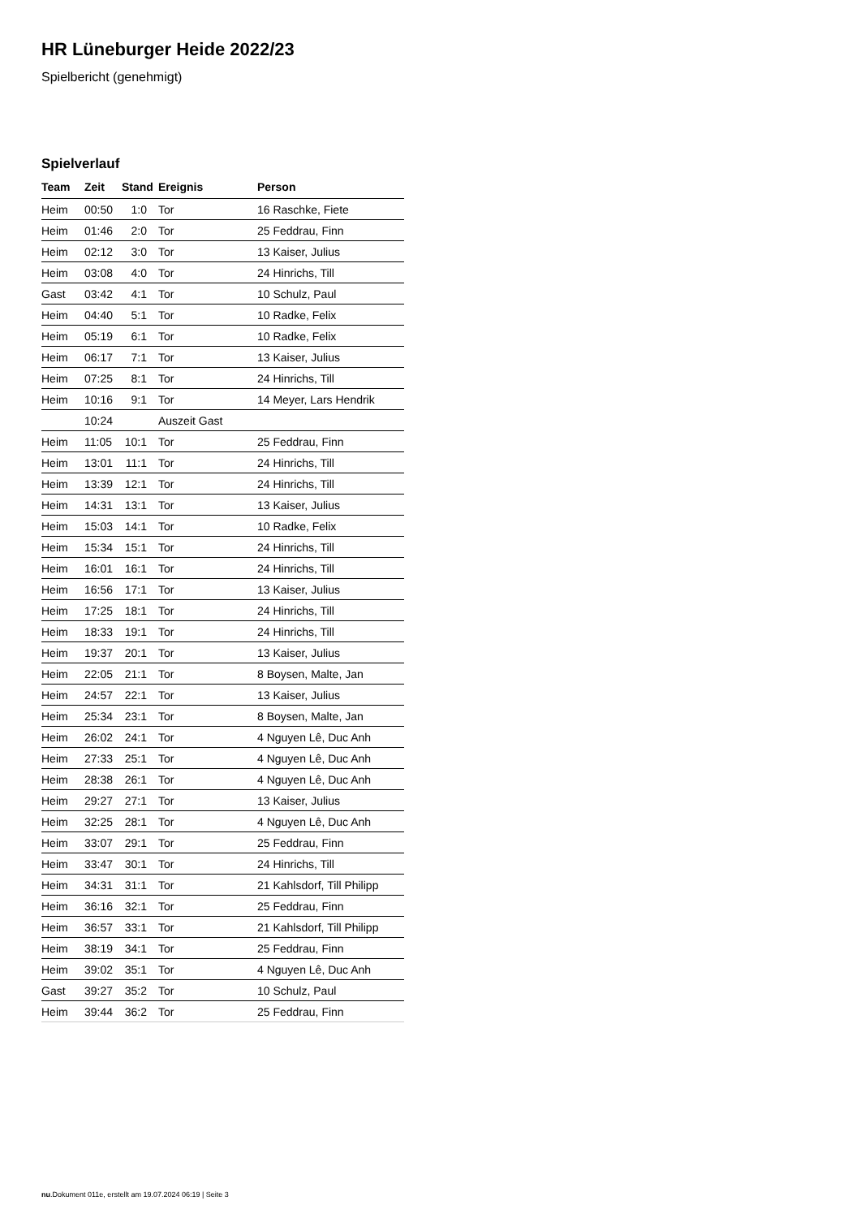HR Lüneburger Heide 2022/23
Spielbericht (genehmigt)
Spielverlauf
| Team | Zeit | Stand | Ereignis | Person |
| --- | --- | --- | --- | --- |
| Heim | 00:50 | 1:0 | Tor | 16 Raschke, Fiete |
| Heim | 01:46 | 2:0 | Tor | 25 Feddrau, Finn |
| Heim | 02:12 | 3:0 | Tor | 13 Kaiser, Julius |
| Heim | 03:08 | 4:0 | Tor | 24 Hinrichs, Till |
| Gast | 03:42 | 4:1 | Tor | 10 Schulz, Paul |
| Heim | 04:40 | 5:1 | Tor | 10 Radke, Felix |
| Heim | 05:19 | 6:1 | Tor | 10 Radke, Felix |
| Heim | 06:17 | 7:1 | Tor | 13 Kaiser, Julius |
| Heim | 07:25 | 8:1 | Tor | 24 Hinrichs, Till |
| Heim | 10:16 | 9:1 | Tor | 14 Meyer, Lars Hendrik |
| | 10:24 | | Auszeit Gast | |
| Heim | 11:05 | 10:1 | Tor | 25 Feddrau, Finn |
| Heim | 13:01 | 11:1 | Tor | 24 Hinrichs, Till |
| Heim | 13:39 | 12:1 | Tor | 24 Hinrichs, Till |
| Heim | 14:31 | 13:1 | Tor | 13 Kaiser, Julius |
| Heim | 15:03 | 14:1 | Tor | 10 Radke, Felix |
| Heim | 15:34 | 15:1 | Tor | 24 Hinrichs, Till |
| Heim | 16:01 | 16:1 | Tor | 24 Hinrichs, Till |
| Heim | 16:56 | 17:1 | Tor | 13 Kaiser, Julius |
| Heim | 17:25 | 18:1 | Tor | 24 Hinrichs, Till |
| Heim | 18:33 | 19:1 | Tor | 24 Hinrichs, Till |
| Heim | 19:37 | 20:1 | Tor | 13 Kaiser, Julius |
| Heim | 22:05 | 21:1 | Tor | 8 Boysen, Malte, Jan |
| Heim | 24:57 | 22:1 | Tor | 13 Kaiser, Julius |
| Heim | 25:34 | 23:1 | Tor | 8 Boysen, Malte, Jan |
| Heim | 26:02 | 24:1 | Tor | 4 Nguyen Lê, Duc Anh |
| Heim | 27:33 | 25:1 | Tor | 4 Nguyen Lê, Duc Anh |
| Heim | 28:38 | 26:1 | Tor | 4 Nguyen Lê, Duc Anh |
| Heim | 29:27 | 27:1 | Tor | 13 Kaiser, Julius |
| Heim | 32:25 | 28:1 | Tor | 4 Nguyen Lê, Duc Anh |
| Heim | 33:07 | 29:1 | Tor | 25 Feddrau, Finn |
| Heim | 33:47 | 30:1 | Tor | 24 Hinrichs, Till |
| Heim | 34:31 | 31:1 | Tor | 21 Kahlsdorf, Till Philipp |
| Heim | 36:16 | 32:1 | Tor | 25 Feddrau, Finn |
| Heim | 36:57 | 33:1 | Tor | 21 Kahlsdorf, Till Philipp |
| Heim | 38:19 | 34:1 | Tor | 25 Feddrau, Finn |
| Heim | 39:02 | 35:1 | Tor | 4 Nguyen Lê, Duc Anh |
| Gast | 39:27 | 35:2 | Tor | 10 Schulz, Paul |
| Heim | 39:44 | 36:2 | Tor | 25 Feddrau, Finn |
nu.Dokument 011e, erstellt am 19.07.2024 06:19 | Seite 3